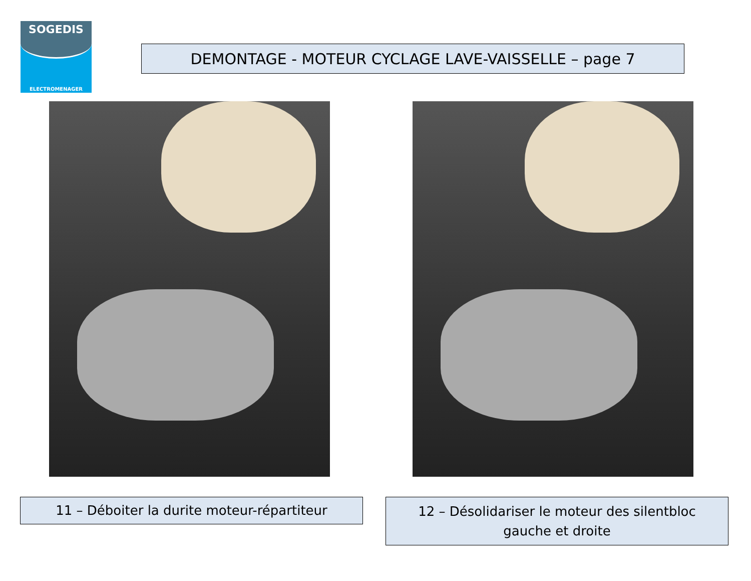SOGEDIS
ELECTROMENAGER
DEMONTAGE - MOTEUR CYCLAGE LAVE-VAISSELLE – page 7
11 – Déboiter la durite moteur-répartiteur
12 – Désolidariser le moteur des silentbloc
gauche et droite